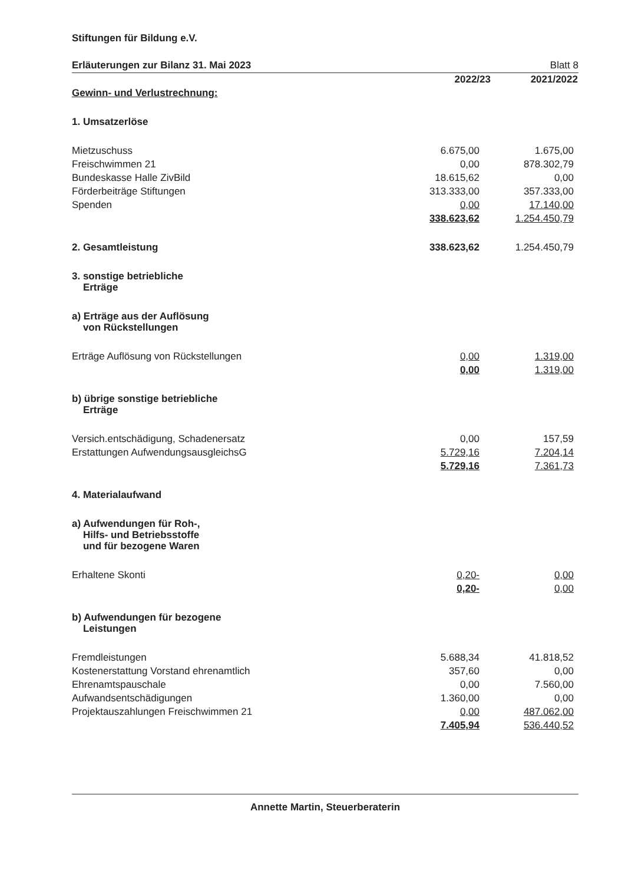Stiftungen für Bildung e.V.
Erläuterungen zur Bilanz 31. Mai 2023 Blatt 8
| | 2022/23 | 2021/2022 |
| Gewinn- und Verlustrechnung: | | |
| 1. Umsatzerlöse | | |
| Mietzuschuss | 6.675,00 | 1.675,00 |
| Freischwimmen 21 | 0,00 | 878.302,79 |
| Bundeskasse Halle ZivBild | 18.615,62 | 0,00 |
| Förderbeiträge Stiftungen | 313.333,00 | 357.333,00 |
| Spenden | 0,00 | 17.140,00 |
| | 338.623,62 | 1.254.450,79 |
| 2. Gesamtleistung | 338.623,62 | 1.254.450,79 |
| 3. sonstige betriebliche Erträge | | |
| a) Erträge aus der Auflösung von Rückstellungen | | |
| Erträge Auflösung von Rückstellungen | 0,00 | 1.319,00 |
| | 0,00 | 1.319,00 |
| b) übrige sonstige betriebliche Erträge | | |
| Versich.entschädigung, Schadenersatz | 0,00 | 157,59 |
| Erstattungen AufwendungsausgleichsG | 5.729,16 | 7.204,14 |
| | 5.729,16 | 7.361,73 |
| 4. Materialaufwand | | |
| a) Aufwendungen für Roh-, Hilfs- und Betriebsstoffe und für bezogene Waren | | |
| Erhaltene Skonti | 0,20- | 0,00 |
| | 0,20- | 0,00 |
| b) Aufwendungen für bezogene Leistungen | | |
| Fremdleistungen | 5.688,34 | 41.818,52 |
| Kostenerstattung Vorstand ehrenamtlich | 357,60 | 0,00 |
| Ehrenamtspauschale | 0,00 | 7.560,00 |
| Aufwandsentschädigungen | 1.360,00 | 0,00 |
| Projektauszahlungen Freischwimmen 21 | 0,00 | 487.062,00 |
| | 7.405,94 | 536.440,52 |
Annette Martin, Steuerberaterin